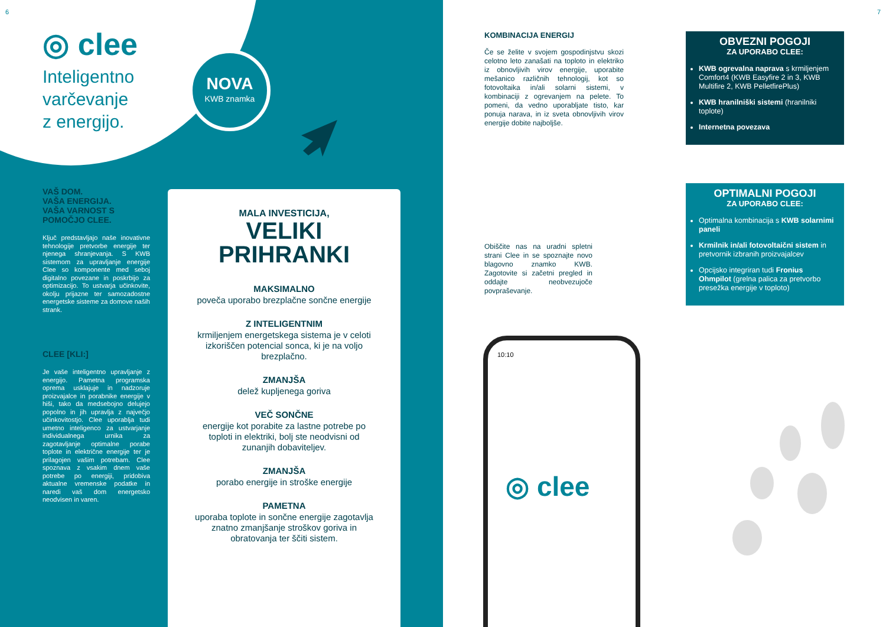6
◎ clee
Inteligentno
varčevanje
z energijo.
NOVA
KWB znamka
VAŠ DOM.
VAŠA ENERGIJA.
VAŠA VARNOST S POMOČJO CLEE.
Ključ predstavljajo naše inovativne tehnologije pretvorbe energije ter njenega shranjevanja. S KWB sistemom za upravljanje energije Clee so komponente med seboj digitalno povezane in poskrbijo za optimizacijo. To ustvarja učinkovite, okolju prijazne ter samozadostne energetske sisteme za domove naših strank.
CLEE [KLI:]
Je vaše inteligentno upravljanje z energijo. Pametna programska oprema usklajuje in nadzoruje proizvajalce in porabnike energije v hiši, tako da medsebojno delujejo popolno in jih upravlja z največjo učinkovitostjo. Clee uporablja tudi umetno inteligenco za ustvarjanje individualnega urnika za zagotavljanje optimalne porabe toplote in električne energije ter je prilagojen vašim potrebam. Clee spoznava z vsakim dnem vaše potrebe po energiji, pridobiva aktualne vremenske podatke in naredi vaš dom energetsko neodvisen in varen.
MALA INVESTICIJA,
VELIKI
PRIHRANKI
MAKSIMALNO
poveča uporabo brezplačne sončne energije
Z INTELIGENTNIM
krmiljenjem energetskega sistema je v celoti izkoriščen potencial sonca, ki je na voljo brezplačno.
ZMANJŠA
delež kupljenega goriva
VEČ SONČNE
energije kot porabite za lastne potrebe po toploti in elektriki, bolj ste neodvisni od zunanjih dobaviteljev.
ZMANJŠA
porabo energije in stroške energije
PAMETNA
uporaba toplote in sončne energije zagotavlja znatno zmanjšanje stroškov goriva in obratovanja ter ščiti sistem.
7
KOMBINACIJA ENERGIJ
Če se želite v svojem gospodinjstvu skozi celotno leto zanašati na toploto in elektriko iz obnovljivih virov energije, uporabite mešanico različnih tehnologij, kot so fotovoltaika in/ali solarni sistemi, v kombinaciji z ogrevanjem na pelete. To pomeni, da vedno uporabljate tisto, kar ponuja narava, in iz sveta obnovljivih virov energije dobite najboljše.
Obiščite nas na uradni spletni strani Clee in se spoznajte novo blagovno znamko KWB. Zagotovite si začetni pregled in oddajte neobvezujoče povpraševanje.
OBVEZNI POGOJI
ZA UPORABO CLEE:
KWB ogrevalna naprava s krmiljenjem Comfort4 (KWB Easyfire 2 in 3, KWB Multifire 2, KWB PelletfirePlus)
KWB hranilniški sistemi (hranilniki toplote)
Internetna povezava
OPTIMALNI POGOJI
ZA UPORABO CLEE:
Optimalna kombinacija s KWB solarnimi paneli
Krmilnik in/ali fotovoltaični sistem in pretvornik izbranih proizvajalcev
Opcijsko integriran tudi Fronius Ohmpilot (grelna palica za pretvorbo presežka energije v toploto)
10:10
◎ clee